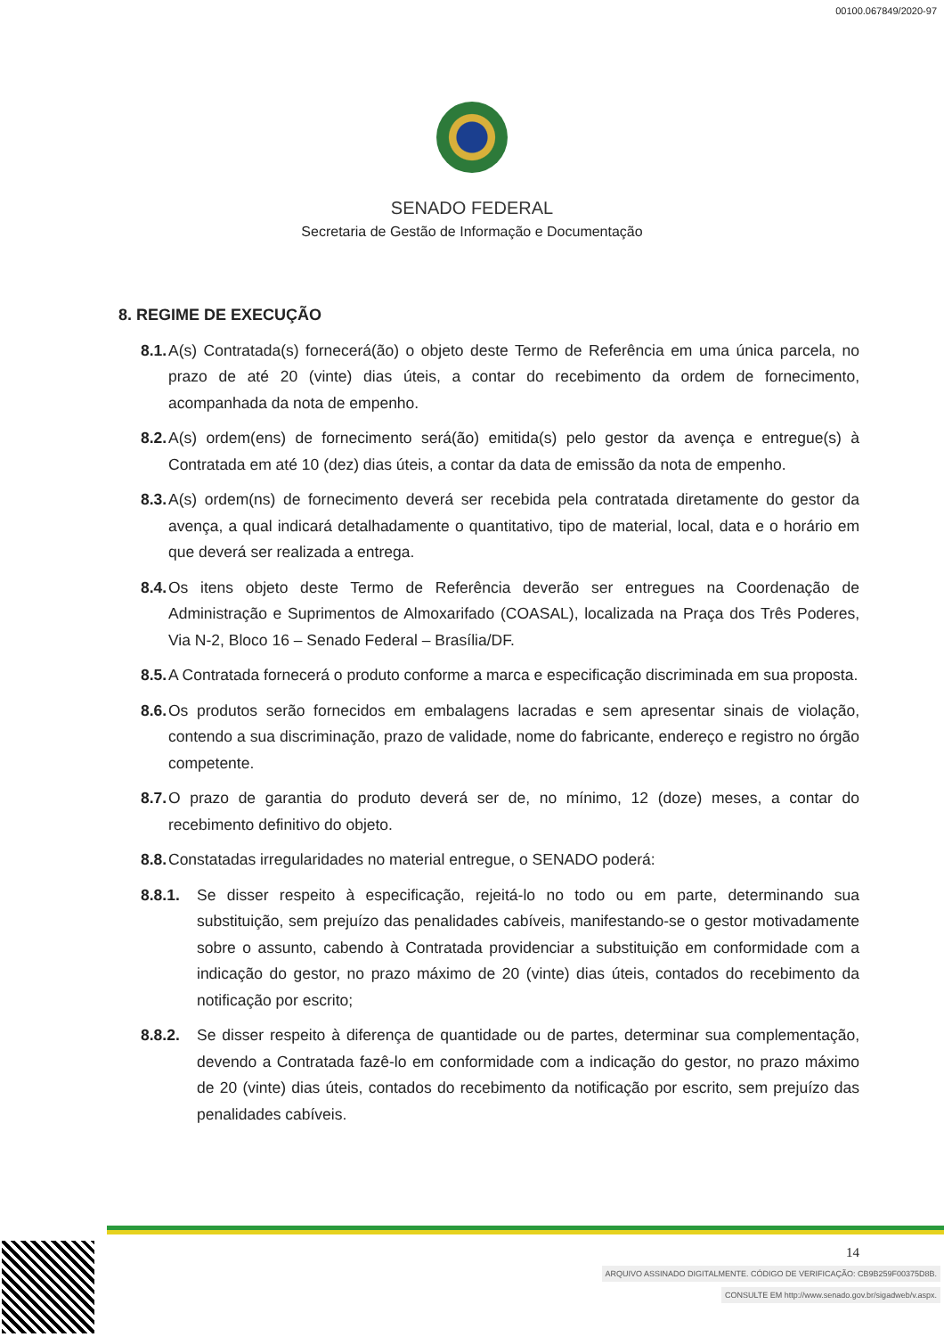00100.067849/2020-97
SENADO FEDERAL
Secretaria de Gestão de Informação e Documentação
8. REGIME DE EXECUÇÃO
8.1.
A(s) Contratada(s) fornecerá(ão) o objeto deste Termo de Referência em uma única parcela, no prazo de até 20 (vinte) dias úteis, a contar do recebimento da ordem de fornecimento, acompanhada da nota de empenho.
8.2.
A(s) ordem(ens) de fornecimento será(ão) emitida(s) pelo gestor da avença e entregue(s) à Contratada em até 10 (dez) dias úteis, a contar da data de emissão da nota de empenho.
8.3.
A(s) ordem(ns) de fornecimento deverá ser recebida pela contratada diretamente do gestor da avença, a qual indicará detalhadamente o quantitativo, tipo de material, local, data e o horário em que deverá ser realizada a entrega.
8.4.
Os itens objeto deste Termo de Referência deverão ser entregues na Coordenação de Administração e Suprimentos de Almoxarifado (COASAL), localizada na Praça dos Três Poderes, Via N-2, Bloco 16 – Senado Federal – Brasília/DF.
8.5.
A Contratada fornecerá o produto conforme a marca e especificação discriminada em sua proposta.
8.6.
Os produtos serão fornecidos em embalagens lacradas e sem apresentar sinais de violação, contendo a sua discriminação, prazo de validade, nome do fabricante, endereço e registro no órgão competente.
8.7.
O prazo de garantia do produto deverá ser de, no mínimo, 12 (doze) meses, a contar do recebimento definitivo do objeto.
8.8.
Constatadas irregularidades no material entregue, o SENADO poderá:
8.8.1. Se disser respeito à especificação, rejeitá-lo no todo ou em parte, determinando sua substituição, sem prejuízo das penalidades cabíveis, manifestando-se o gestor motivadamente sobre o assunto, cabendo à Contratada providenciar a substituição em conformidade com a indicação do gestor, no prazo máximo de 20 (vinte) dias úteis, contados do recebimento da notificação por escrito;
8.8.2. Se disser respeito à diferença de quantidade ou de partes, determinar sua complementação, devendo a Contratada fazê-lo em conformidade com a indicação do gestor, no prazo máximo de 20 (vinte) dias úteis, contados do recebimento da notificação por escrito, sem prejuízo das penalidades cabíveis.
14
ARQUIVO ASSINADO DIGITALMENTE. CÓDIGO DE VERIFICAÇÃO: CB9B259F00375D8B.
CONSULTE EM http://www.senado.gov.br/sigadweb/v.aspx.